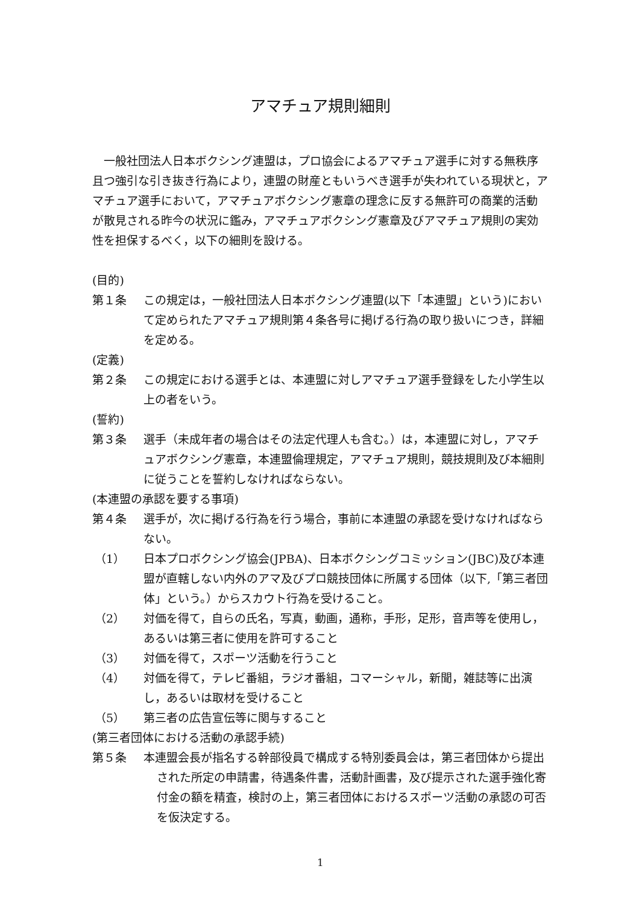アマチュア規則細則
一般社団法人日本ボクシング連盟は，プロ協会によるアマチュア選手に対する無秩序且つ強引な引き抜き行為により，連盟の財産ともいうべき選手が失われている現状と，アマチュア選手において，アマチュアボクシング憲章の理念に反する無許可の商業的活動が散見される昨今の状況に鑑み，アマチュアボクシング憲章及びアマチュア規則の実効性を担保するべく，以下の細則を設ける。
(目的)
第１条 この規定は，一般社団法人日本ボクシング連盟(以下「本連盟」という)において定められたアマチュア規則第４条各号に掲げる行為の取り扱いにつき，詳細を定める。
(定義)
第２条 この規定における選手とは、本連盟に対しアマチュア選手登録をした小学生以上の者をいう。
(誓約)
第３条 選手（未成年者の場合はその法定代理人も含む。）は，本連盟に対し，アマチュアボクシング憲章，本連盟倫理規定，アマチュア規則，競技規則及び本細則に従うことを誓約しなければならない。
(本連盟の承認を要する事項)
第４条 選手が，次に掲げる行為を行う場合，事前に本連盟の承認を受けなければならない。
（1） 日本プロボクシング協会(JPBA)、日本ボクシングコミッション(JBC)及び本連盟が直轄しない内外のアマ及びプロ競技団体に所属する団体（以下,「第三者団体」という。）からスカウト行為を受けること。
（2） 対価を得て，自らの氏名，写真，動画，通称，手形，足形，音声等を使用し，あるいは第三者に使用を許可すること
（3） 対価を得て，スポーツ活動を行うこと
（4） 対価を得て，テレビ番組，ラジオ番組，コマーシャル，新聞，雑誌等に出演し，あるいは取材を受けること
（5） 第三者の広告宣伝等に関与すること
(第三者団体における活動の承認手続)
第５条 本連盟会長が指名する幹部役員で構成する特別委員会は，第三者団体から提出された所定の申請書，待遇条件書，活動計画書，及び提示された選手強化寄付金の額を精査，検討の上，第三者団体におけるスポーツ活動の承認の可否を仮決定する。
1